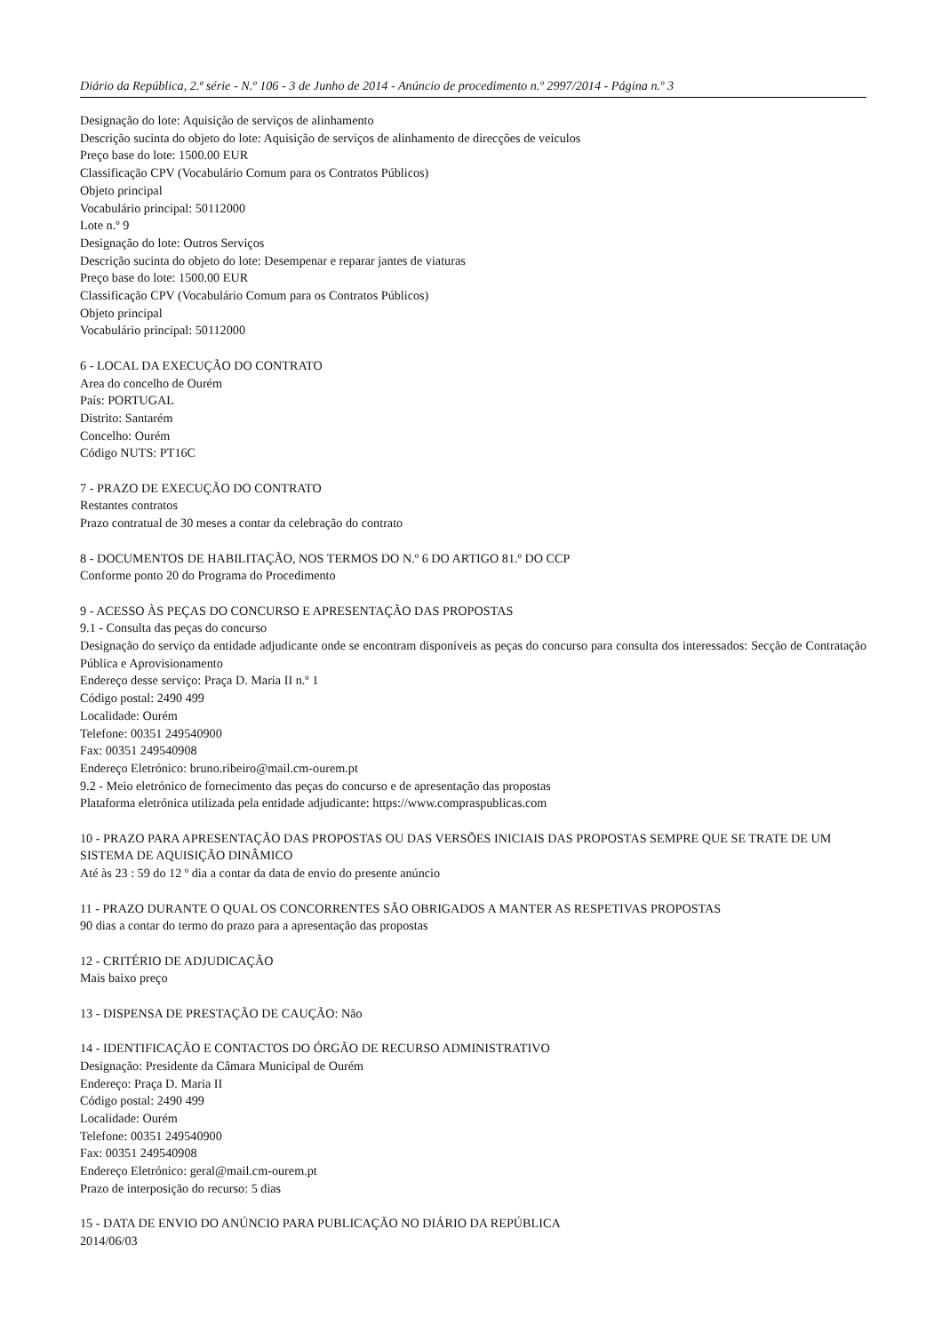Diário da República, 2.ª série - N.º 106 - 3 de Junho de 2014 - Anúncio de procedimento n.º 2997/2014 - Página n.º 3
Designação do lote: Aquisição de serviços de alinhamento
Descrição sucinta do objeto do lote: Aquisição de serviços de alinhamento de direcções de veiculos
Preço base do lote: 1500.00 EUR
Classificação CPV (Vocabulário Comum para os Contratos Públicos)
Objeto principal
Vocabulário principal: 50112000
Lote n.º 9
Designação do lote: Outros Serviços
Descrição sucinta do objeto do lote: Desempenar e reparar jantes de viaturas
Preço base do lote: 1500.00 EUR
Classificação CPV (Vocabulário Comum para os Contratos Públicos)
Objeto principal
Vocabulário principal: 50112000
6 - LOCAL DA EXECUÇÃO DO CONTRATO
Area do concelho de Ourém
País: PORTUGAL
Distrito: Santarém
Concelho: Ourém
Código NUTS: PT16C
7 - PRAZO DE EXECUÇÃO DO CONTRATO
Restantes contratos
Prazo contratual de 30 meses a contar da celebração do contrato
8 - DOCUMENTOS DE HABILITAÇÃO, NOS TERMOS DO N.º 6 DO ARTIGO 81.º DO CCP
Conforme ponto 20 do Programa do Procedimento
9 - ACESSO ÀS PEÇAS DO CONCURSO E APRESENTAÇÃO DAS PROPOSTAS
9.1 - Consulta das peças do concurso
Designação do serviço da entidade adjudicante onde se encontram disponíveis as peças do concurso para consulta dos interessados: Secção de Contratação Pública e Aprovisionamento
Endereço desse serviço: Praça D. Maria II n.º 1
Código postal: 2490 499
Localidade: Ourém
Telefone: 00351 249540900
Fax: 00351 249540908
Endereço Eletrónico: bruno.ribeiro@mail.cm-ourem.pt
9.2 - Meio eletrónico de fornecimento das peças do concurso e de apresentação das propostas
Plataforma eletrónica utilizada pela entidade adjudicante: https://www.compraspublicas.com
10 - PRAZO PARA APRESENTAÇÃO DAS PROPOSTAS OU DAS VERSÕES INICIAIS DAS PROPOSTAS SEMPRE QUE SE TRATE DE UM SISTEMA DE AQUISIÇÃO DINÂMICO
Até às 23 : 59 do 12 º dia a contar da data de envio do presente anúncio
11 - PRAZO DURANTE O QUAL OS CONCORRENTES SÃO OBRIGADOS A MANTER AS RESPETIVAS PROPOSTAS
90 dias a contar do termo do prazo para a apresentação das propostas
12 - CRITÉRIO DE ADJUDICAÇÃO
Mais baixo preço
13 - DISPENSA DE PRESTAÇÃO DE CAUÇÃO: Não
14 - IDENTIFICAÇÃO E CONTACTOS DO ÓRGÃO DE RECURSO ADMINISTRATIVO
Designação: Presidente da Câmara Municipal de Ourém
Endereço: Praça D. Maria II
Código postal: 2490 499
Localidade: Ourém
Telefone: 00351 249540900
Fax: 00351 249540908
Endereço Eletrónico: geral@mail.cm-ourem.pt
Prazo de interposição do recurso: 5 dias
15 - DATA DE ENVIO DO ANÚNCIO PARA PUBLICAÇÃO NO DIÁRIO DA REPÚBLICA
2014/06/03